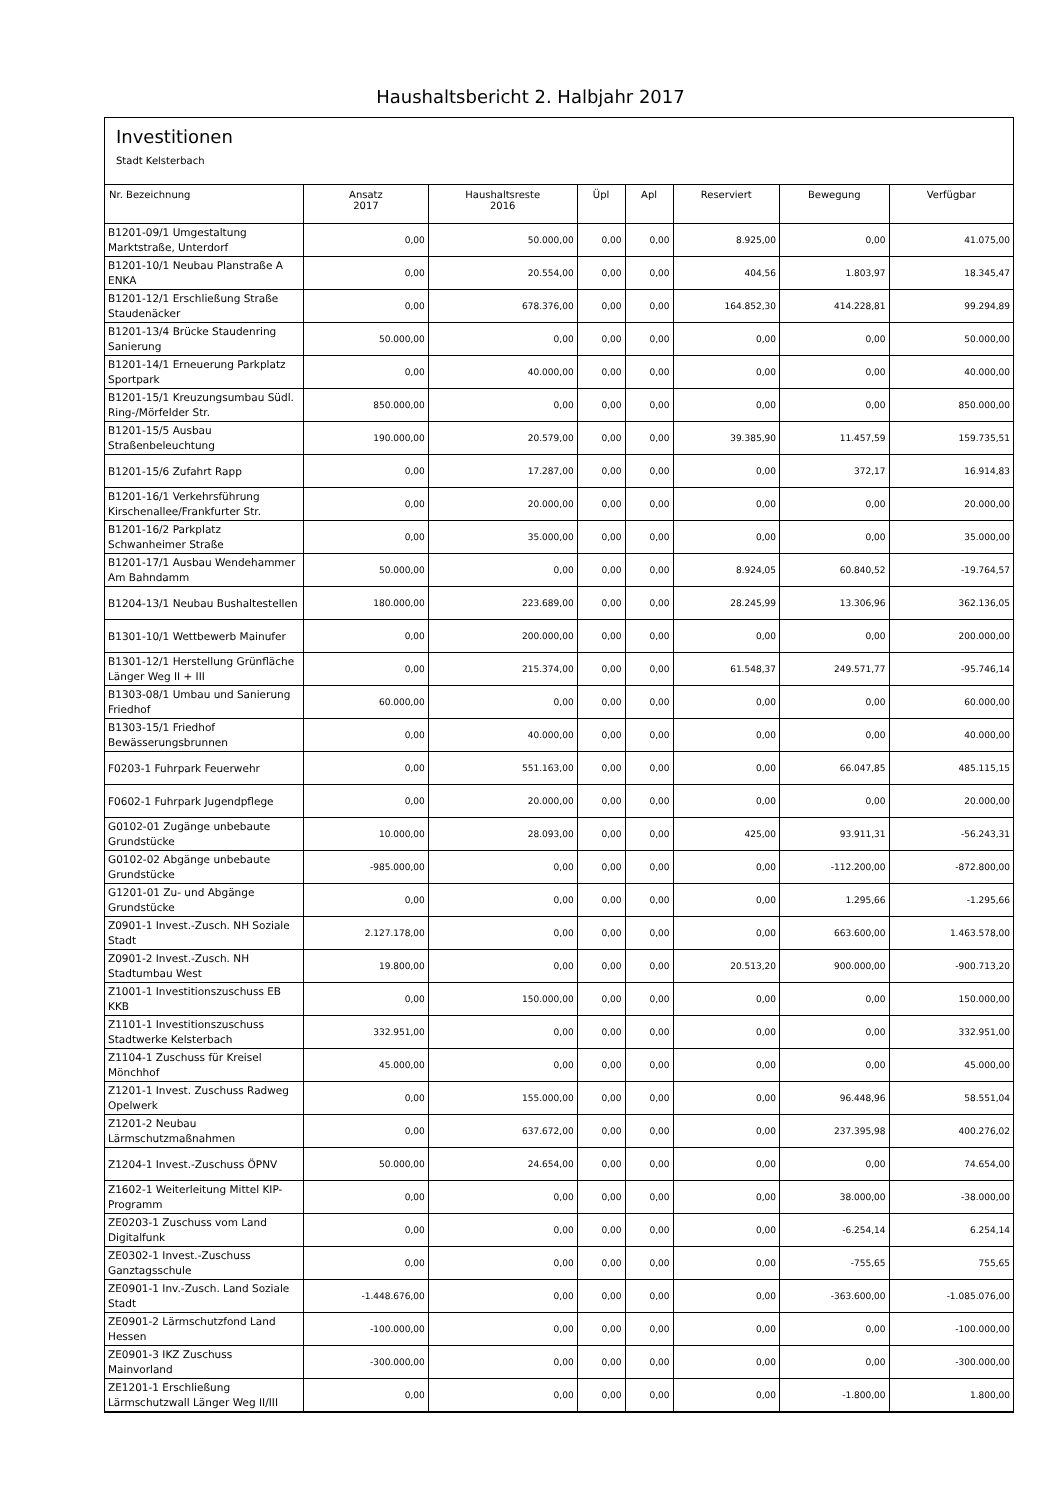Haushaltsbericht 2. Halbjahr 2017
Investitionen
Stadt Kelsterbach
| Nr. Bezeichnung | Ansatz 2017 | Haushaltsreste 2016 | Üpl | Apl | Reserviert | Bewegung | Verfügbar |
| --- | --- | --- | --- | --- | --- | --- | --- |
| B1201-09/1 Umgestaltung Marktstraße, Unterdorf | 0,00 | 50.000,00 | 0,00 | 0,00 | 8.925,00 | 0,00 | 41.075,00 |
| B1201-10/1 Neubau Planstraße A ENKA | 0,00 | 20.554,00 | 0,00 | 0,00 | 404,56 | 1.803,97 | 18.345,47 |
| B1201-12/1 Erschließung Straße Staudenäcker | 0,00 | 678.376,00 | 0,00 | 0,00 | 164.852,30 | 414.228,81 | 99.294,89 |
| B1201-13/4 Brücke Staudenring Sanierung | 50.000,00 | 0,00 | 0,00 | 0,00 | 0,00 | 0,00 | 50.000,00 |
| B1201-14/1 Erneuerung Parkplatz Sportpark | 0,00 | 40.000,00 | 0,00 | 0,00 | 0,00 | 0,00 | 40.000,00 |
| B1201-15/1 Kreuzungsumbau Südl. Ring-/Mörfelder Str. | 850.000,00 | 0,00 | 0,00 | 0,00 | 0,00 | 0,00 | 850.000,00 |
| B1201-15/5 Ausbau Straßenbeleuchtung | 190.000,00 | 20.579,00 | 0,00 | 0,00 | 39.385,90 | 11.457,59 | 159.735,51 |
| B1201-15/6 Zufahrt Rapp | 0,00 | 17.287,00 | 0,00 | 0,00 | 0,00 | 372,17 | 16.914,83 |
| B1201-16/1 Verkehrsführung Kirschenallee/Frankfurter Str. | 0,00 | 20.000,00 | 0,00 | 0,00 | 0,00 | 0,00 | 20.000,00 |
| B1201-16/2 Parkplatz Schwanheimer Straße | 0,00 | 35.000,00 | 0,00 | 0,00 | 0,00 | 0,00 | 35.000,00 |
| B1201-17/1 Ausbau Wendehammer Am Bahndamm | 50.000,00 | 0,00 | 0,00 | 0,00 | 8.924,05 | 60.840,52 | -19.764,57 |
| B1204-13/1 Neubau Bushaltestellen | 180.000,00 | 223.689,00 | 0,00 | 0,00 | 28.245,99 | 13.306,96 | 362.136,05 |
| B1301-10/1 Wettbewerb Mainufer | 0,00 | 200.000,00 | 0,00 | 0,00 | 0,00 | 0,00 | 200.000,00 |
| B1301-12/1 Herstellung Grünfläche Länger Weg II + III | 0,00 | 215.374,00 | 0,00 | 0,00 | 61.548,37 | 249.571,77 | -95.746,14 |
| B1303-08/1 Umbau und Sanierung Friedhof | 60.000,00 | 0,00 | 0,00 | 0,00 | 0,00 | 0,00 | 60.000,00 |
| B1303-15/1 Friedhof Bewässerungsbrunnen | 0,00 | 40.000,00 | 0,00 | 0,00 | 0,00 | 0,00 | 40.000,00 |
| F0203-1 Fuhrpark Feuerwehr | 0,00 | 551.163,00 | 0,00 | 0,00 | 0,00 | 66.047,85 | 485.115,15 |
| F0602-1 Fuhrpark Jugendpflege | 0,00 | 20.000,00 | 0,00 | 0,00 | 0,00 | 0,00 | 20.000,00 |
| G0102-01 Zugänge unbebaute Grundstücke | 10.000,00 | 28.093,00 | 0,00 | 0,00 | 425,00 | 93.911,31 | -56.243,31 |
| G0102-02 Abgänge unbebaute Grundstücke | -985.000,00 | 0,00 | 0,00 | 0,00 | 0,00 | -112.200,00 | -872.800,00 |
| G1201-01 Zu- und Abgänge Grundstücke | 0,00 | 0,00 | 0,00 | 0,00 | 0,00 | 1.295,66 | -1.295,66 |
| Z0901-1 Invest.-Zusch. NH Soziale Stadt | 2.127.178,00 | 0,00 | 0,00 | 0,00 | 0,00 | 663.600,00 | 1.463.578,00 |
| Z0901-2 Invest.-Zusch. NH Stadtumbau West | 19.800,00 | 0,00 | 0,00 | 0,00 | 20.513,20 | 900.000,00 | -900.713,20 |
| Z1001-1 Investitionszuschuss EB KKB | 0,00 | 150.000,00 | 0,00 | 0,00 | 0,00 | 0,00 | 150.000,00 |
| Z1101-1 Investitionszuschuss Stadtwerke Kelsterbach | 332.951,00 | 0,00 | 0,00 | 0,00 | 0,00 | 0,00 | 332.951,00 |
| Z1104-1 Zuschuss für Kreisel Mönchhof | 45.000,00 | 0,00 | 0,00 | 0,00 | 0,00 | 0,00 | 45.000,00 |
| Z1201-1 Invest. Zuschuss Radweg Opelwerk | 0,00 | 155.000,00 | 0,00 | 0,00 | 0,00 | 96.448,96 | 58.551,04 |
| Z1201-2 Neubau Lärmschutzmaßnahmen | 0,00 | 637.672,00 | 0,00 | 0,00 | 0,00 | 237.395,98 | 400.276,02 |
| Z1204-1 Invest.-Zuschuss ÖPNV | 50.000,00 | 24.654,00 | 0,00 | 0,00 | 0,00 | 0,00 | 74.654,00 |
| Z1602-1 Weiterleitung Mittel KIP-Programm | 0,00 | 0,00 | 0,00 | 0,00 | 0,00 | 38.000,00 | -38.000,00 |
| ZE0203-1 Zuschuss vom Land Digitalfunk | 0,00 | 0,00 | 0,00 | 0,00 | 0,00 | -6.254,14 | 6.254,14 |
| ZE0302-1 Invest.-Zuschuss Ganztagsschule | 0,00 | 0,00 | 0,00 | 0,00 | 0,00 | -755,65 | 755,65 |
| ZE0901-1 Inv.-Zusch. Land Soziale Stadt | -1.448.676,00 | 0,00 | 0,00 | 0,00 | 0,00 | -363.600,00 | -1.085.076,00 |
| ZE0901-2 Lärmschutzfond Land Hessen | -100.000,00 | 0,00 | 0,00 | 0,00 | 0,00 | 0,00 | -100.000,00 |
| ZE0901-3 IKZ Zuschuss Mainvorland | -300.000,00 | 0,00 | 0,00 | 0,00 | 0,00 | 0,00 | -300.000,00 |
| ZE1201-1 Erschließung Lärmschutzwall Länger Weg II/III | 0,00 | 0,00 | 0,00 | 0,00 | 0,00 | -1.800,00 | 1.800,00 |